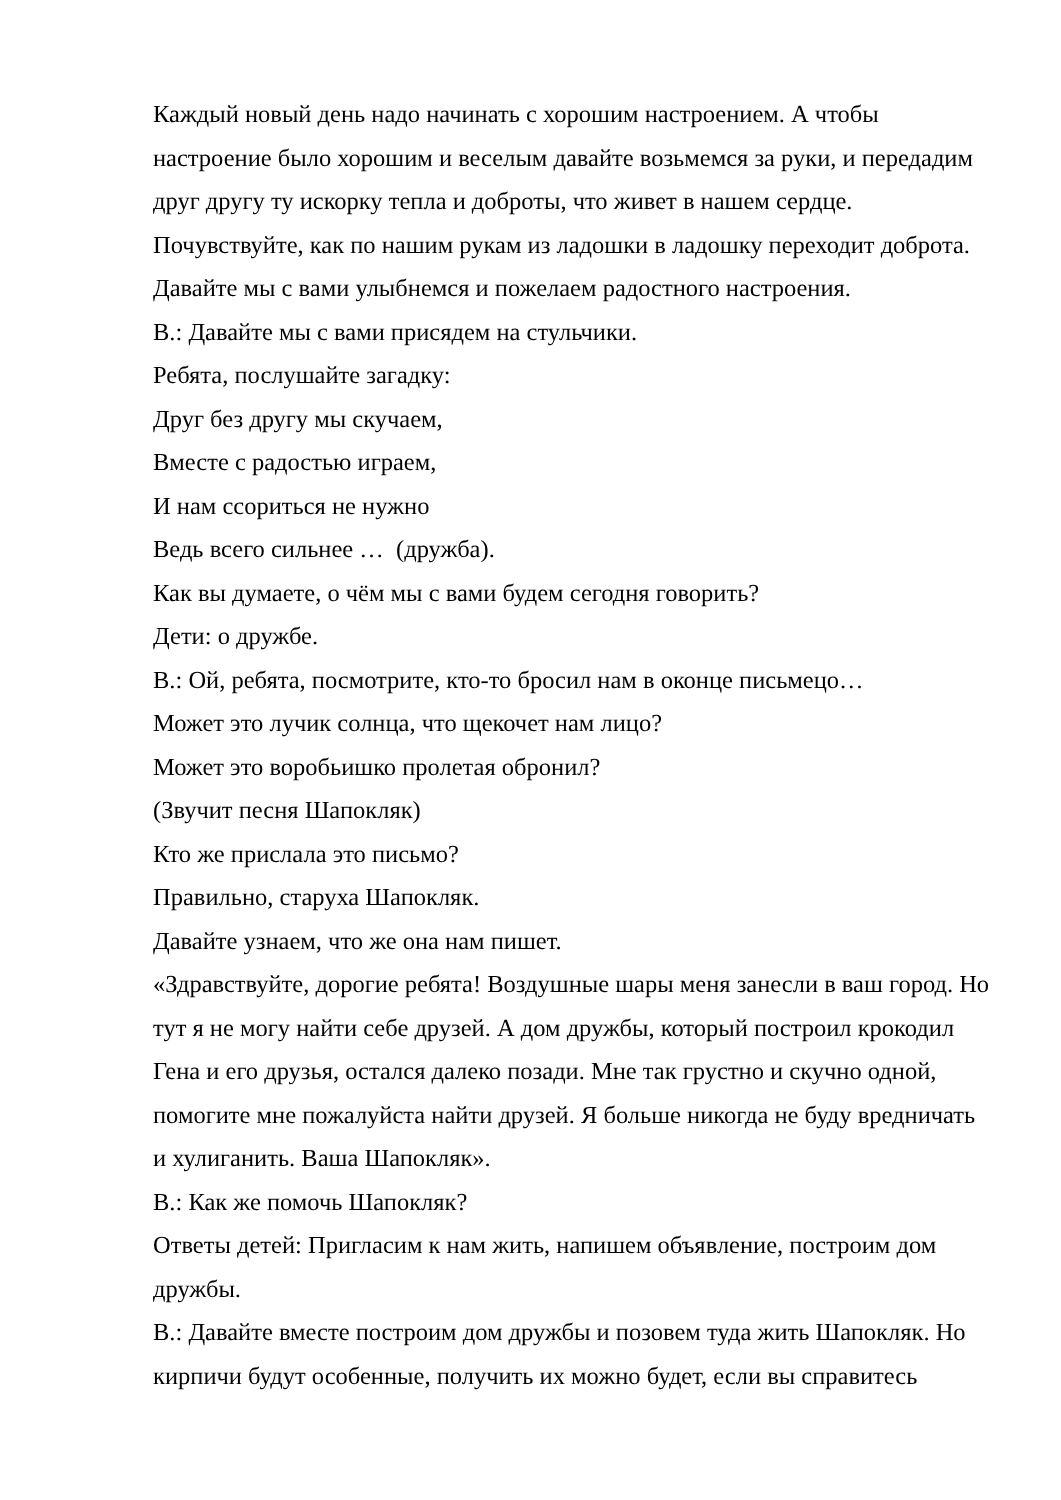Каждый новый день надо начинать с хорошим настроением. А чтобы настроение было хорошим и веселым давайте возьмемся за руки, и передадим друг другу ту искорку тепла и доброты, что живет в нашем сердце. Почувствуйте, как по нашим рукам из ладошки в ладошку переходит доброта. Давайте мы с вами улыбнемся и пожелаем радостного настроения.
В.: Давайте мы с вами присядем на стульчики.
Ребята, послушайте загадку:
Друг без другу мы скучаем,
Вместе с радостью играем,
И нам ссориться не нужно
Ведь всего сильнее … (дружба).
Как вы думаете, о чём мы с вами будем сегодня говорить?
Дети: о дружбе.
В.: Ой, ребята, посмотрите, кто-то бросил нам в оконце письмецо…
Может это лучик солнца, что щекочет нам лицо?
Может это воробьишко пролетая обронил?
(Звучит песня Шапокляк)
Кто же прислала это письмо?
Правильно, старуха Шапокляк.
Давайте узнаем, что же она нам пишет.
«Здравствуйте, дорогие ребята! Воздушные шары меня занесли в ваш город. Но тут я не могу найти себе друзей. А дом дружбы, который построил крокодил Гена и его друзья, остался далеко позади. Мне так грустно и скучно одной, помогите мне пожалуйста найти друзей. Я больше никогда не буду вредничать и хулиганить. Ваша Шапокляк».
В.: Как же помочь Шапокляк?
Ответы детей: Пригласим к нам жить, напишем объявление, построим дом дружбы.
В.: Давайте вместе построим дом дружбы и позовем туда жить Шапокляк. Но кирпичи будут особенные, получить их можно будет, если вы справитесь